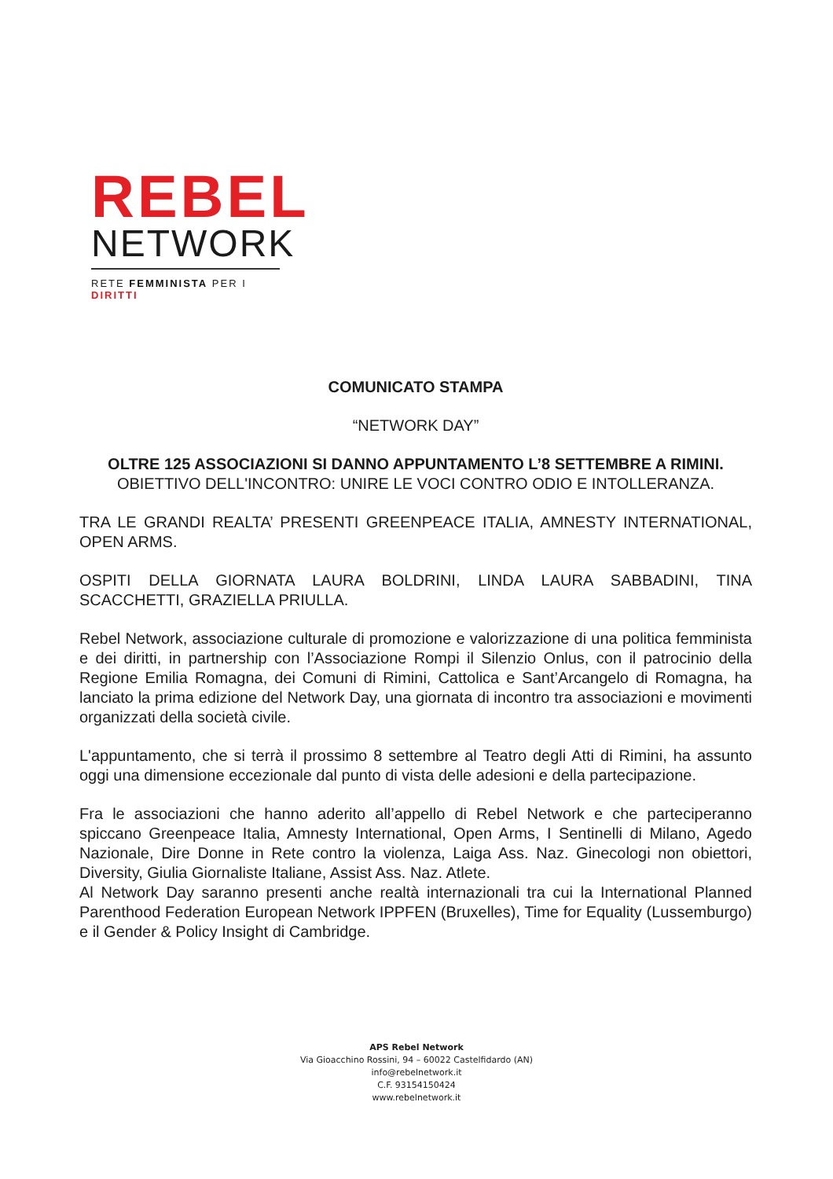REBEL
NETWORK
RETE FEMMINISTA PER I DIRITTI
COMUNICATO STAMPA
“NETWORK DAY”
OLTRE 125 ASSOCIAZIONI SI DANNO APPUNTAMENTO L’8 SETTEMBRE A RIMINI.
OBIETTIVO DELL'INCONTRO: UNIRE LE VOCI CONTRO ODIO E INTOLLERANZA.
TRA LE GRANDI REALTA’ PRESENTI GREENPEACE ITALIA, AMNESTY INTERNATIONAL, OPEN ARMS.
OSPITI DELLA GIORNATA LAURA BOLDRINI, LINDA LAURA SABBADINI, TINA SCACCHETTI, GRAZIELLA PRIULLA.
Rebel Network, associazione culturale di promozione e valorizzazione di una politica femminista e dei diritti, in partnership con l’Associazione Rompi il Silenzio Onlus, con il patrocinio della Regione Emilia Romagna, dei Comuni di Rimini, Cattolica e Sant’Arcangelo di Romagna, ha lanciato la prima edizione del Network Day, una giornata di incontro tra associazioni e movimenti organizzati della società civile.
L'appuntamento, che si terrà il prossimo 8 settembre al Teatro degli Atti di Rimini, ha assunto oggi una dimensione eccezionale dal punto di vista delle adesioni e della partecipazione.
Fra le associazioni che hanno aderito all’appello di Rebel Network e che parteciperanno spiccano Greenpeace Italia, Amnesty International, Open Arms, I Sentinelli di Milano, Agedo Nazionale, Dire Donne in Rete contro la violenza, Laiga Ass. Naz. Ginecologi non obiettori, Diversity, Giulia Giornaliste Italiane, Assist Ass. Naz. Atlete.
Al Network Day saranno presenti anche realtà internazionali tra cui la International Planned Parenthood Federation European Network IPPFEN (Bruxelles), Time for Equality (Lussemburgo) e il Gender & Policy Insight di Cambridge.
APS Rebel Network
Via Gioacchino Rossini, 94 – 60022 Castelfidardo (AN)
info@rebelnetwork.it
C.F. 93154150424
www.rebelnetwork.it